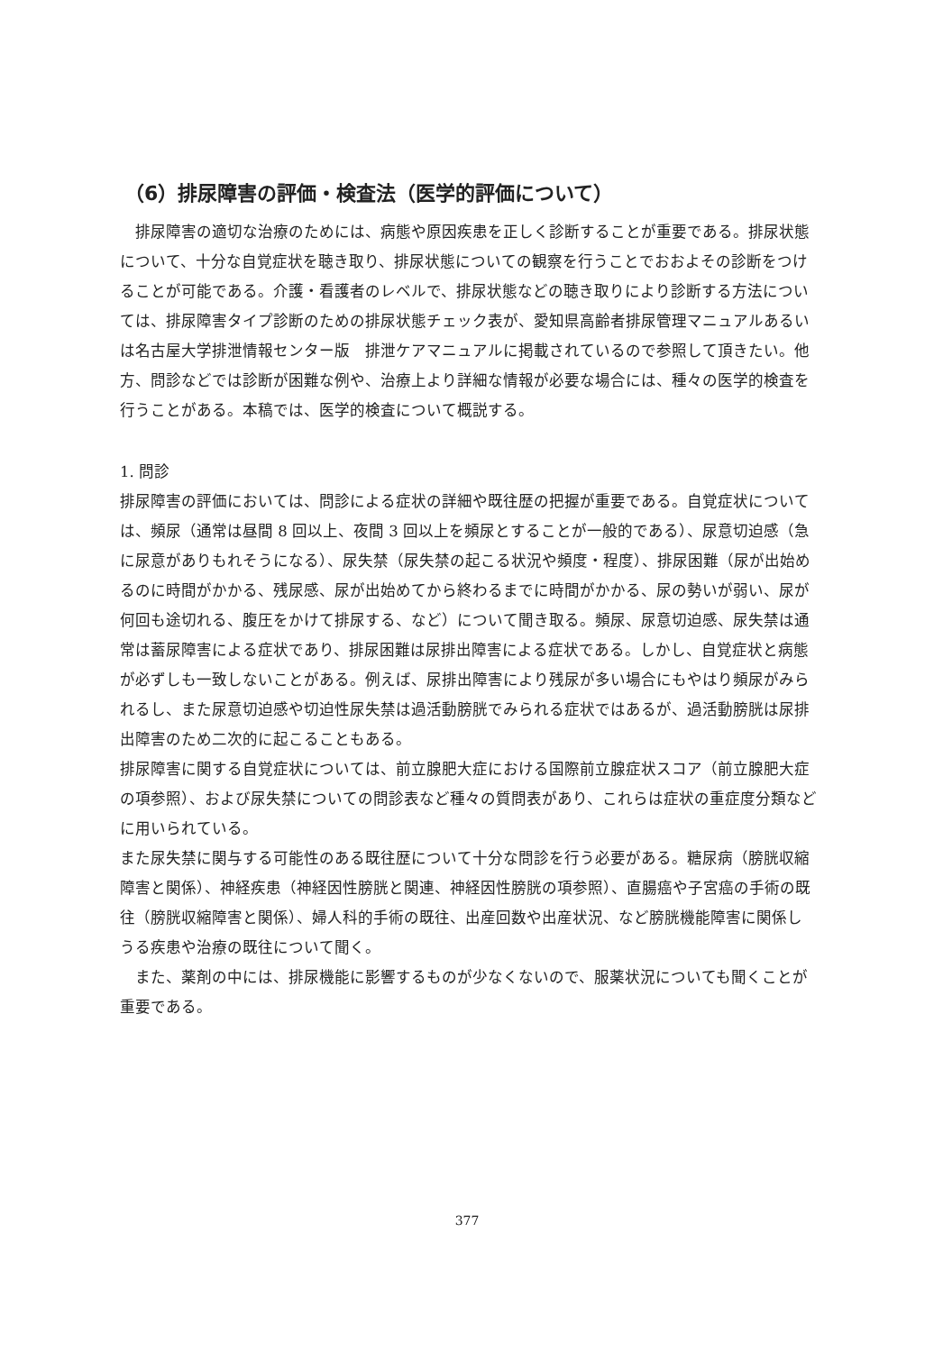（6）排尿障害の評価・検査法（医学的評価について）
排尿障害の適切な治療のためには、病態や原因疾患を正しく診断することが重要である。排尿状態について、十分な自覚症状を聴き取り、排尿状態についての観察を行うことでおおよその診断をつけることが可能である。介護・看護者のレベルで、排尿状態などの聴き取りにより診断する方法については、排尿障害タイプ診断のための排尿状態チェック表が、愛知県高齢者排尿管理マニュアルあるいは名古屋大学排泄情報センター版　排泄ケアマニュアルに掲載されているので参照して頂きたい。他方、問診などでは診断が困難な例や、治療上より詳細な情報が必要な場合には、種々の医学的検査を行うことがある。本稿では、医学的検査について概説する。
1. 問診
排尿障害の評価においては、問診による症状の詳細や既往歴の把握が重要である。自覚症状については、頻尿（通常は昼間 8 回以上、夜間 3 回以上を頻尿とすることが一般的である）、尿意切迫感（急に尿意がありもれそうになる）、尿失禁（尿失禁の起こる状況や頻度・程度）、排尿困難（尿が出始めるのに時間がかかる、残尿感、尿が出始めてから終わるまでに時間がかかる、尿の勢いが弱い、尿が何回も途切れる、腹圧をかけて排尿する、など）について聞き取る。頻尿、尿意切迫感、尿失禁は通常は蓄尿障害による症状であり、排尿困難は尿排出障害による症状である。しかし、自覚症状と病態が必ずしも一致しないことがある。例えば、尿排出障害により残尿が多い場合にもやはり頻尿がみられるし、また尿意切迫感や切迫性尿失禁は過活動膀胱でみられる症状ではあるが、過活動膀胱は尿排出障害のため二次的に起こることもある。
排尿障害に関する自覚症状については、前立腺肥大症における国際前立腺症状スコア（前立腺肥大症の項参照）、および尿失禁についての問診表など種々の質問表があり、これらは症状の重症度分類などに用いられている。
また尿失禁に関与する可能性のある既往歴について十分な問診を行う必要がある。糖尿病（膀胱収縮障害と関係）、神経疾患（神経因性膀胱と関連、神経因性膀胱の項参照）、直腸癌や子宮癌の手術の既往（膀胱収縮障害と関係）、婦人科的手術の既往、出産回数や出産状況、など膀胱機能障害に関係しうる疾患や治療の既往について聞く。
また、薬剤の中には、排尿機能に影響するものが少なくないので、服薬状況についても聞くことが重要である。
377